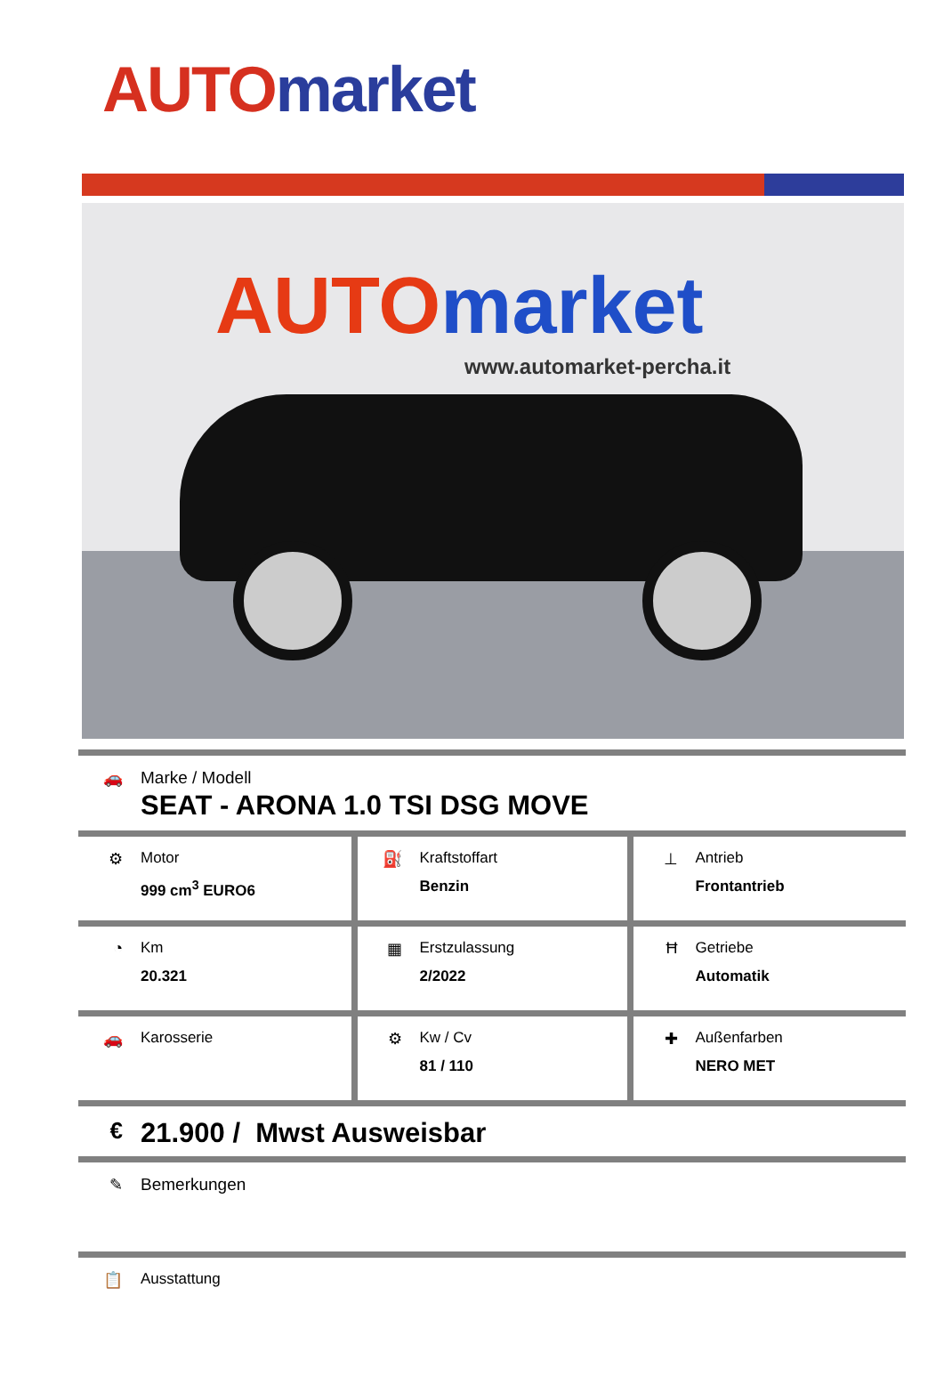AUTO market
AUTO market
www.automarket-percha.it
🚗 Marke / Modell
SEAT - ARONA 1.0 TSI DSG MOVE
| ⚙ Motor 999 cm<sup>3</sup> EURO6 | ⛽ Kraftstoffart Benzin | ⊥ Antrieb Frontantrieb |
| ◔ Km 20.321 | ▦ Erstzulassung 2/2022 | Ħ Getriebe Automatik |
| 🚗 Karosserie | ⚙ Kw / Cv 81 / 110 | ✚ Außenfarben NERO MET |
€
21.900 / Mwst Ausweisbar
✎ Bemerkungen
📋 Ausstattung